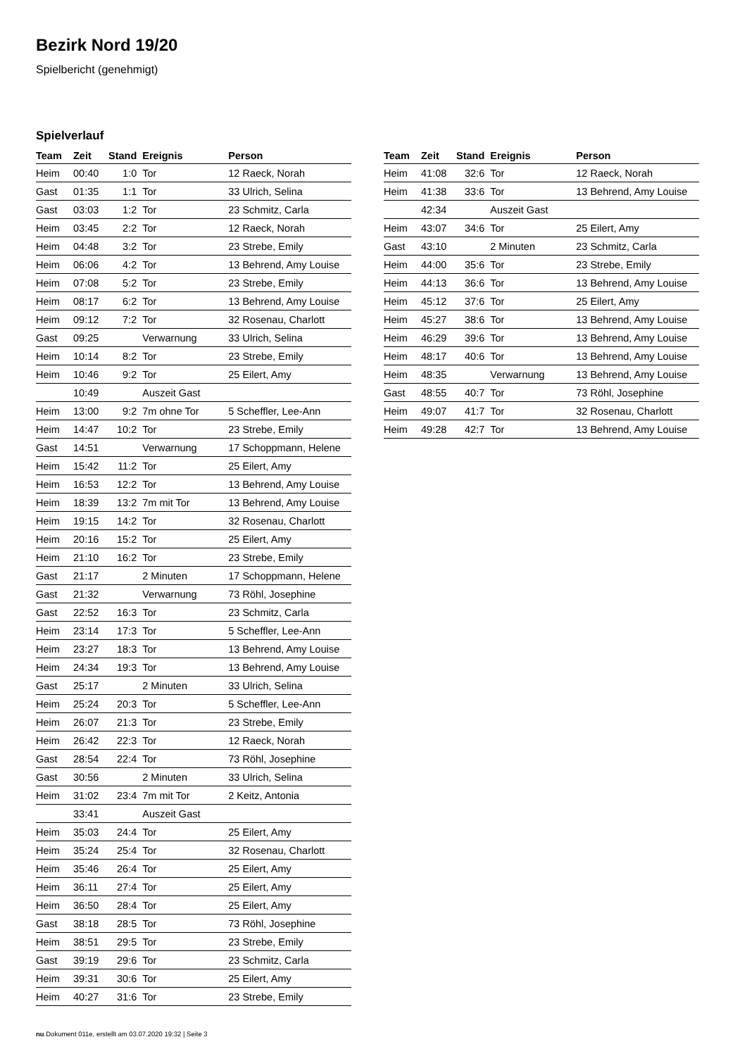Bezirk Nord 19/20
Spielbericht (genehmigt)
Spielverlauf
| Team | Zeit | Stand | Ereignis | Person |
| --- | --- | --- | --- | --- |
| Heim | 00:40 | 1:0 | Tor | 12 Raeck, Norah |
| Gast | 01:35 | 1:1 | Tor | 33 Ulrich, Selina |
| Gast | 03:03 | 1:2 | Tor | 23 Schmitz, Carla |
| Heim | 03:45 | 2:2 | Tor | 12 Raeck, Norah |
| Heim | 04:48 | 3:2 | Tor | 23 Strebe, Emily |
| Heim | 06:06 | 4:2 | Tor | 13 Behrend, Amy Louise |
| Heim | 07:08 | 5:2 | Tor | 23 Strebe, Emily |
| Heim | 08:17 | 6:2 | Tor | 13 Behrend, Amy Louise |
| Heim | 09:12 | 7:2 | Tor | 32 Rosenau, Charlott |
| Gast | 09:25 | | Verwarnung | 33 Ulrich, Selina |
| Heim | 10:14 | 8:2 | Tor | 23 Strebe, Emily |
| Heim | 10:46 | 9:2 | Tor | 25 Eilert, Amy |
| | 10:49 | | Auszeit Gast | |
| Heim | 13:00 | 9:2 | 7m ohne Tor | 5 Scheffler, Lee-Ann |
| Heim | 14:47 | 10:2 | Tor | 23 Strebe, Emily |
| Gast | 14:51 | | Verwarnung | 17 Schoppmann, Helene |
| Heim | 15:42 | 11:2 | Tor | 25 Eilert, Amy |
| Heim | 16:53 | 12:2 | Tor | 13 Behrend, Amy Louise |
| Heim | 18:39 | 13:2 | 7m mit Tor | 13 Behrend, Amy Louise |
| Heim | 19:15 | 14:2 | Tor | 32 Rosenau, Charlott |
| Heim | 20:16 | 15:2 | Tor | 25 Eilert, Amy |
| Heim | 21:10 | 16:2 | Tor | 23 Strebe, Emily |
| Gast | 21:17 | | 2 Minuten | 17 Schoppmann, Helene |
| Gast | 21:32 | | Verwarnung | 73 Röhl, Josephine |
| Gast | 22:52 | 16:3 | Tor | 23 Schmitz, Carla |
| Heim | 23:14 | 17:3 | Tor | 5 Scheffler, Lee-Ann |
| Heim | 23:27 | 18:3 | Tor | 13 Behrend, Amy Louise |
| Heim | 24:34 | 19:3 | Tor | 13 Behrend, Amy Louise |
| Gast | 25:17 | | 2 Minuten | 33 Ulrich, Selina |
| Heim | 25:24 | 20:3 | Tor | 5 Scheffler, Lee-Ann |
| Heim | 26:07 | 21:3 | Tor | 23 Strebe, Emily |
| Heim | 26:42 | 22:3 | Tor | 12 Raeck, Norah |
| Gast | 28:54 | 22:4 | Tor | 73 Röhl, Josephine |
| Gast | 30:56 | | 2 Minuten | 33 Ulrich, Selina |
| Heim | 31:02 | 23:4 | 7m mit Tor | 2 Keitz, Antonia |
| | 33:41 | | Auszeit Gast | |
| Heim | 35:03 | 24:4 | Tor | 25 Eilert, Amy |
| Heim | 35:24 | 25:4 | Tor | 32 Rosenau, Charlott |
| Heim | 35:46 | 26:4 | Tor | 25 Eilert, Amy |
| Heim | 36:11 | 27:4 | Tor | 25 Eilert, Amy |
| Heim | 36:50 | 28:4 | Tor | 25 Eilert, Amy |
| Gast | 38:18 | 28:5 | Tor | 73 Röhl, Josephine |
| Heim | 38:51 | 29:5 | Tor | 23 Strebe, Emily |
| Gast | 39:19 | 29:6 | Tor | 23 Schmitz, Carla |
| Heim | 39:31 | 30:6 | Tor | 25 Eilert, Amy |
| Heim | 40:27 | 31:6 | Tor | 23 Strebe, Emily |
| Team | Zeit | Stand | Ereignis | Person |
| --- | --- | --- | --- | --- |
| Heim | 41:08 | 32:6 | Tor | 12 Raeck, Norah |
| Heim | 41:38 | 33:6 | Tor | 13 Behrend, Amy Louise |
| | 42:34 | | Auszeit Gast | |
| Heim | 43:07 | 34:6 | Tor | 25 Eilert, Amy |
| Gast | 43:10 | | 2 Minuten | 23 Schmitz, Carla |
| Heim | 44:00 | 35:6 | Tor | 23 Strebe, Emily |
| Heim | 44:13 | 36:6 | Tor | 13 Behrend, Amy Louise |
| Heim | 45:12 | 37:6 | Tor | 25 Eilert, Amy |
| Heim | 45:27 | 38:6 | Tor | 13 Behrend, Amy Louise |
| Heim | 46:29 | 39:6 | Tor | 13 Behrend, Amy Louise |
| Heim | 48:17 | 40:6 | Tor | 13 Behrend, Amy Louise |
| Heim | 48:35 | | Verwarnung | 13 Behrend, Amy Louise |
| Gast | 48:55 | 40:7 | Tor | 73 Röhl, Josephine |
| Heim | 49:07 | 41:7 | Tor | 32 Rosenau, Charlott |
| Heim | 49:28 | 42:7 | Tor | 13 Behrend, Amy Louise |
nu.Dokument 011e, erstellt am 03.07.2020 19:32 | Seite 3